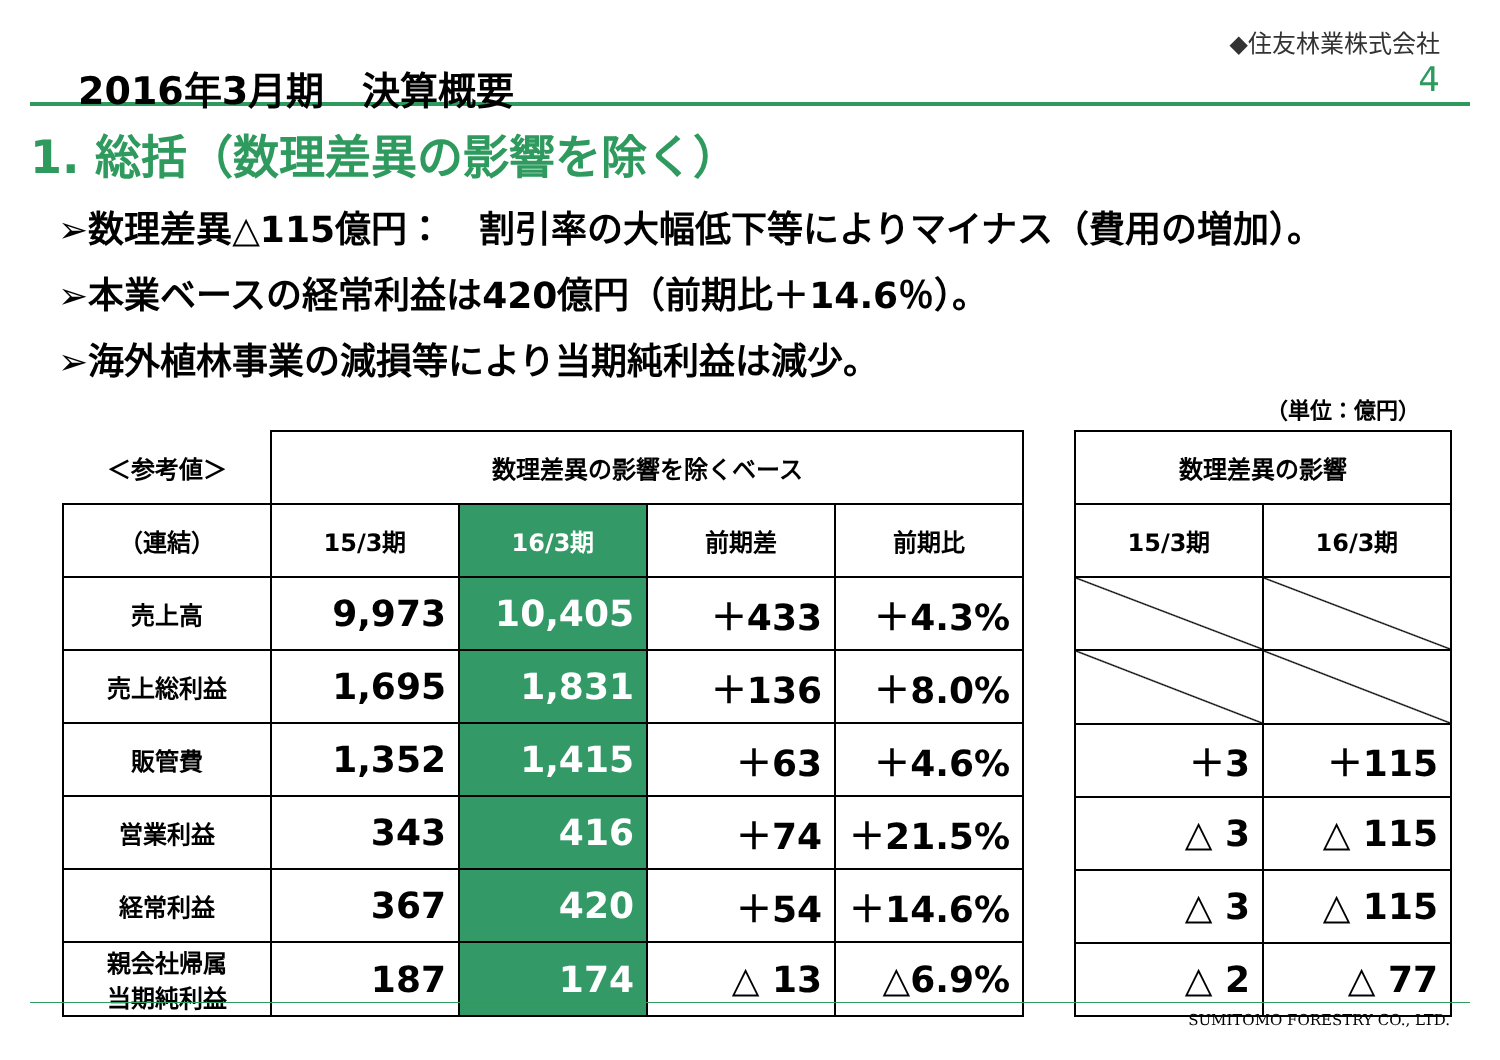2016年3月期　決算概要
◆住友林業株式会社
4
1. 総括（数理差異の影響を除く）
➢数理差異△115億円：　割引率の大幅低下等によりマイナス（費用の増加）。
➢本業ベースの経常利益は420億円（前期比＋14.6％）。
➢海外植林事業の減損等により当期純利益は減少。
（単位：億円）
| ＜参考値＞ | 数理差異の影響を除くベース | | | |
| --- | --- | --- | --- | --- |
| （連結） | 15/3期 | 16/3期 | 前期差 | 前期比 |
| 売上高 | 9,973 | 10,405 | ＋433 | ＋4.3% |
| 売上総利益 | 1,695 | 1,831 | ＋136 | ＋8.0% |
| 販管費 | 1,352 | 1,415 | ＋63 | ＋4.6% |
| 営業利益 | 343 | 416 | ＋74 | ＋21.5% |
| 経常利益 | 367 | 420 | ＋54 | ＋14.6% |
| 親会社帰属 当期純利益 | 187 | 174 | △ 13 | △6.9% |
| 数理差異の影響 | |
| --- | --- |
| 15/3期 | 16/3期 |
| ＋3 | ＋115 |
| △ 3 | △ 115 |
| △ 3 | △ 115 |
| △ 2 | △ 77 |
SUMITOMO FORESTRY CO., LTD.